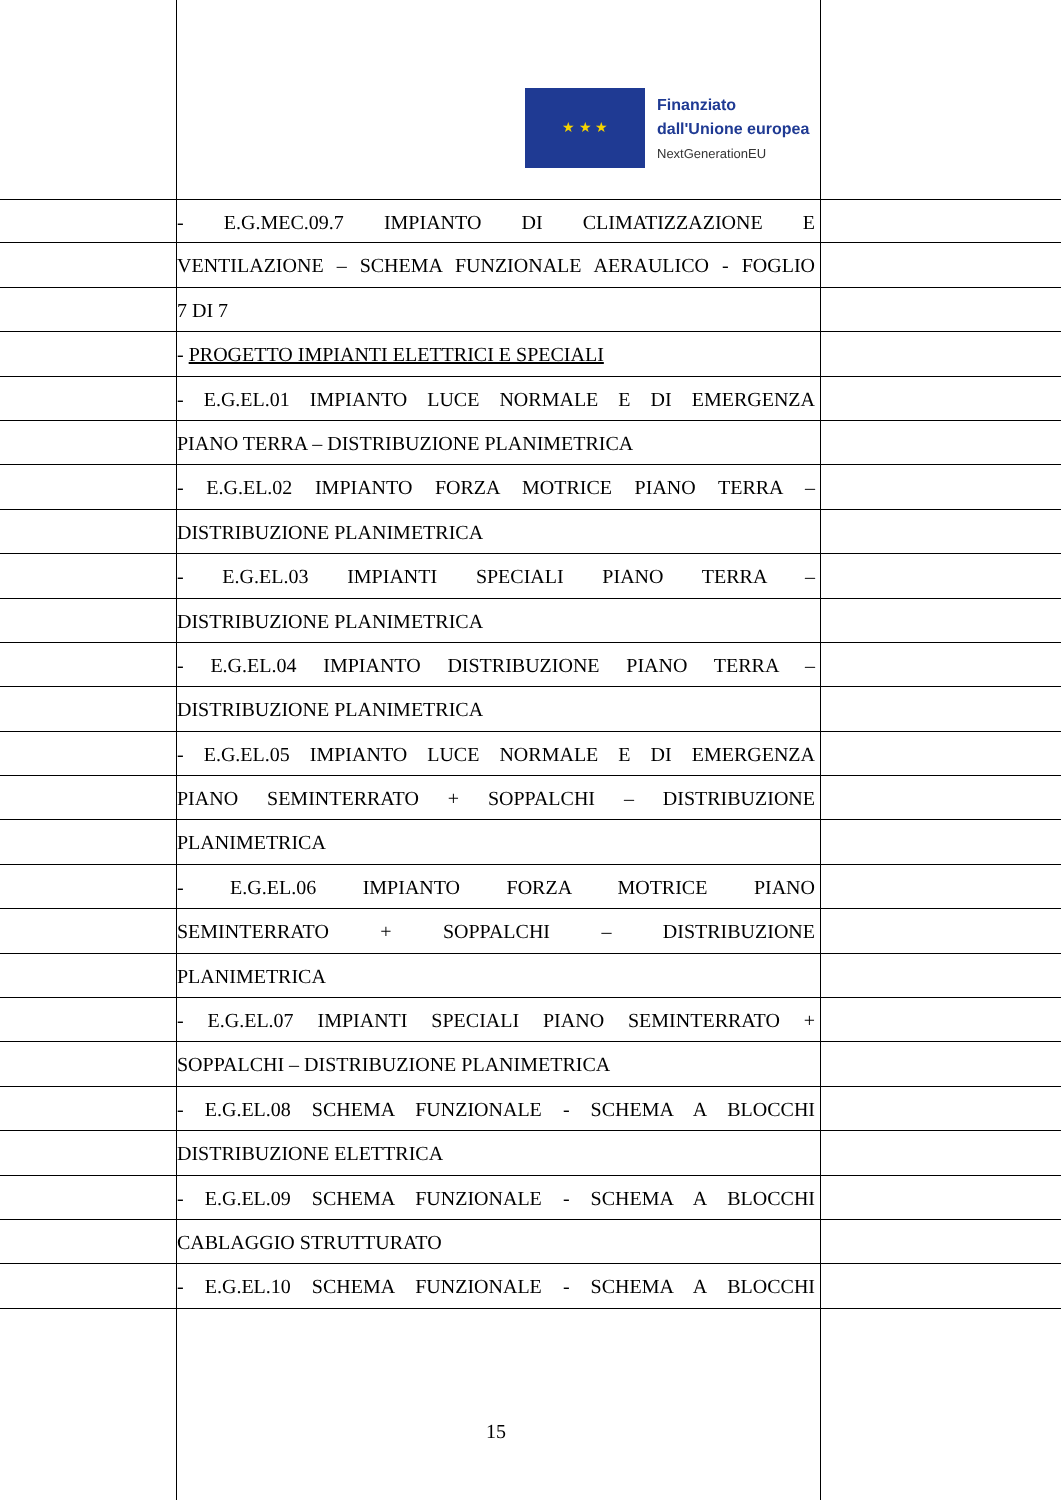★ ★ ★
Finanziato
dall'Unione europea
NextGenerationEU
- E.G.MEC.09.7 IMPIANTO DI CLIMATIZZAZIONE E
VENTILAZIONE – SCHEMA FUNZIONALE AERAULICO - FOGLIO
7 DI 7
- PROGETTO IMPIANTI ELETTRICI E SPECIALI
- E.G.EL.01 IMPIANTO LUCE NORMALE E DI EMERGENZA
PIANO TERRA – DISTRIBUZIONE PLANIMETRICA
- E.G.EL.02 IMPIANTO FORZA MOTRICE PIANO TERRA –
DISTRIBUZIONE PLANIMETRICA
- E.G.EL.03 IMPIANTI SPECIALI PIANO TERRA –
DISTRIBUZIONE PLANIMETRICA
- E.G.EL.04 IMPIANTO DISTRIBUZIONE PIANO TERRA –
DISTRIBUZIONE PLANIMETRICA
- E.G.EL.05 IMPIANTO LUCE NORMALE E DI EMERGENZA
PIANO SEMINTERRATO + SOPPALCHI – DISTRIBUZIONE
PLANIMETRICA
- E.G.EL.06 IMPIANTO FORZA MOTRICE PIANO
SEMINTERRATO + SOPPALCHI – DISTRIBUZIONE
PLANIMETRICA
- E.G.EL.07 IMPIANTI SPECIALI PIANO SEMINTERRATO +
SOPPALCHI – DISTRIBUZIONE PLANIMETRICA
- E.G.EL.08 SCHEMA FUNZIONALE - SCHEMA A BLOCCHI
DISTRIBUZIONE ELETTRICA
- E.G.EL.09 SCHEMA FUNZIONALE - SCHEMA A BLOCCHI
CABLAGGIO STRUTTURATO
- E.G.EL.10 SCHEMA FUNZIONALE - SCHEMA A BLOCCHI
15